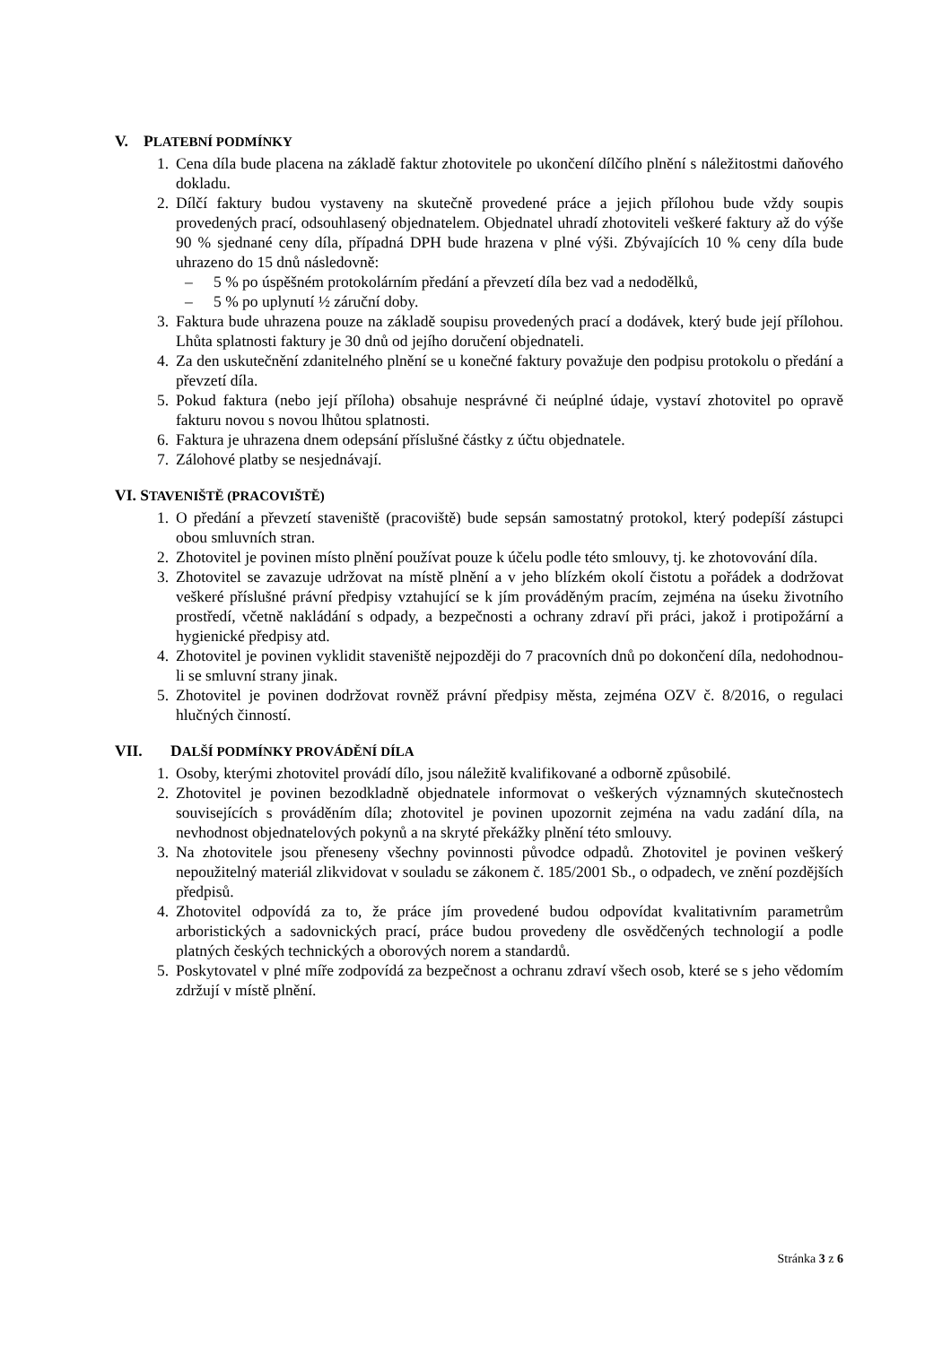V. PLATEBNÍ PODMÍNKY
1. Cena díla bude placena na základě faktur zhotovitele po ukončení dílčího plnění s náležitostmi daňového dokladu.
2. Dílčí faktury budou vystaveny na skutečně provedené práce a jejich přílohou bude vždy soupis provedených prací, odsouhlasený objednatelem. Objednatel uhradí zhotoviteli veškeré faktury až do výše 90 % sjednané ceny díla, případná DPH bude hrazena v plné výši. Zbývajících 10 % ceny díla bude uhrazeno do 15 dnů následovně:
– 5 % po úspěšném protokolárním předání a převzetí díla bez vad a nedodělků,
– 5 % po uplynutí ½ záruční doby.
3. Faktura bude uhrazena pouze na základě soupisu provedených prací a dodávek, který bude její přílohou. Lhůta splatnosti faktury je 30 dnů od jejího doručení objednateli.
4. Za den uskutečnění zdanitelného plnění se u konečné faktury považuje den podpisu protokolu o předání a převzetí díla.
5. Pokud faktura (nebo její příloha) obsahuje nesprávné či neúplné údaje, vystaví zhotovitel po opravě fakturu novou s novou lhůtou splatnosti.
6. Faktura je uhrazena dnem odepsání příslušné částky z účtu objednatele.
7. Zálohové platby se nesjednávají.
VI. STAVENIŠTĚ (PRACOVIŠTĚ)
1. O předání a převzetí staveniště (pracoviště) bude sepsán samostatný protokol, který podepíší zástupci obou smluvních stran.
2. Zhotovitel je povinen místo plnění používat pouze k účelu podle této smlouvy, tj. ke zhotovování díla.
3. Zhotovitel se zavazuje udržovat na místě plnění a v jeho blízkém okolí čistotu a pořádek a dodržovat veškeré příslušné právní předpisy vztahující se k jím prováděným pracím, zejména na úseku životního prostředí, včetně nakládání s odpady, a bezpečnosti a ochrany zdraví při práci, jakož i protipožární a hygienické předpisy atd.
4. Zhotovitel je povinen vyklidit staveniště nejpozději do 7 pracovních dnů po dokončení díla, nedohodnou-li se smluvní strany jinak.
5. Zhotovitel je povinen dodržovat rovněž právní předpisy města, zejména OZV č. 8/2016, o regulaci hlučných činností.
VII. DALŠÍ PODMÍNKY PROVÁDĚNÍ DÍLA
1. Osoby, kterými zhotovitel provádí dílo, jsou náležitě kvalifikované a odborně způsobilé.
2. Zhotovitel je povinen bezodkladně objednatele informovat o veškerých významných skutečnostech souvisejících s prováděním díla; zhotovitel je povinen upozornit zejména na vadu zadání díla, na nevhodnost objednatelových pokynů a na skryté překážky plnění této smlouvy.
3. Na zhotovitele jsou přeneseny všechny povinnosti původce odpadů. Zhotovitel je povinen veškerý nepoužitelný materiál zlikvidovat v souladu se zákonem č. 185/2001 Sb., o odpadech, ve znění pozdějších předpisů.
4. Zhotovitel odpovídá za to, že práce jím provedené budou odpovídat kvalitativním parametrům arboristických a sadovnických prací, práce budou provedeny dle osvědčených technologií a podle platných českých technických a oborových norem a standardů.
5. Poskytovatel v plné míře zodpovídá za bezpečnost a ochranu zdraví všech osob, které se s jeho vědomím zdržují v místě plnění.
Stránka 3 z 6